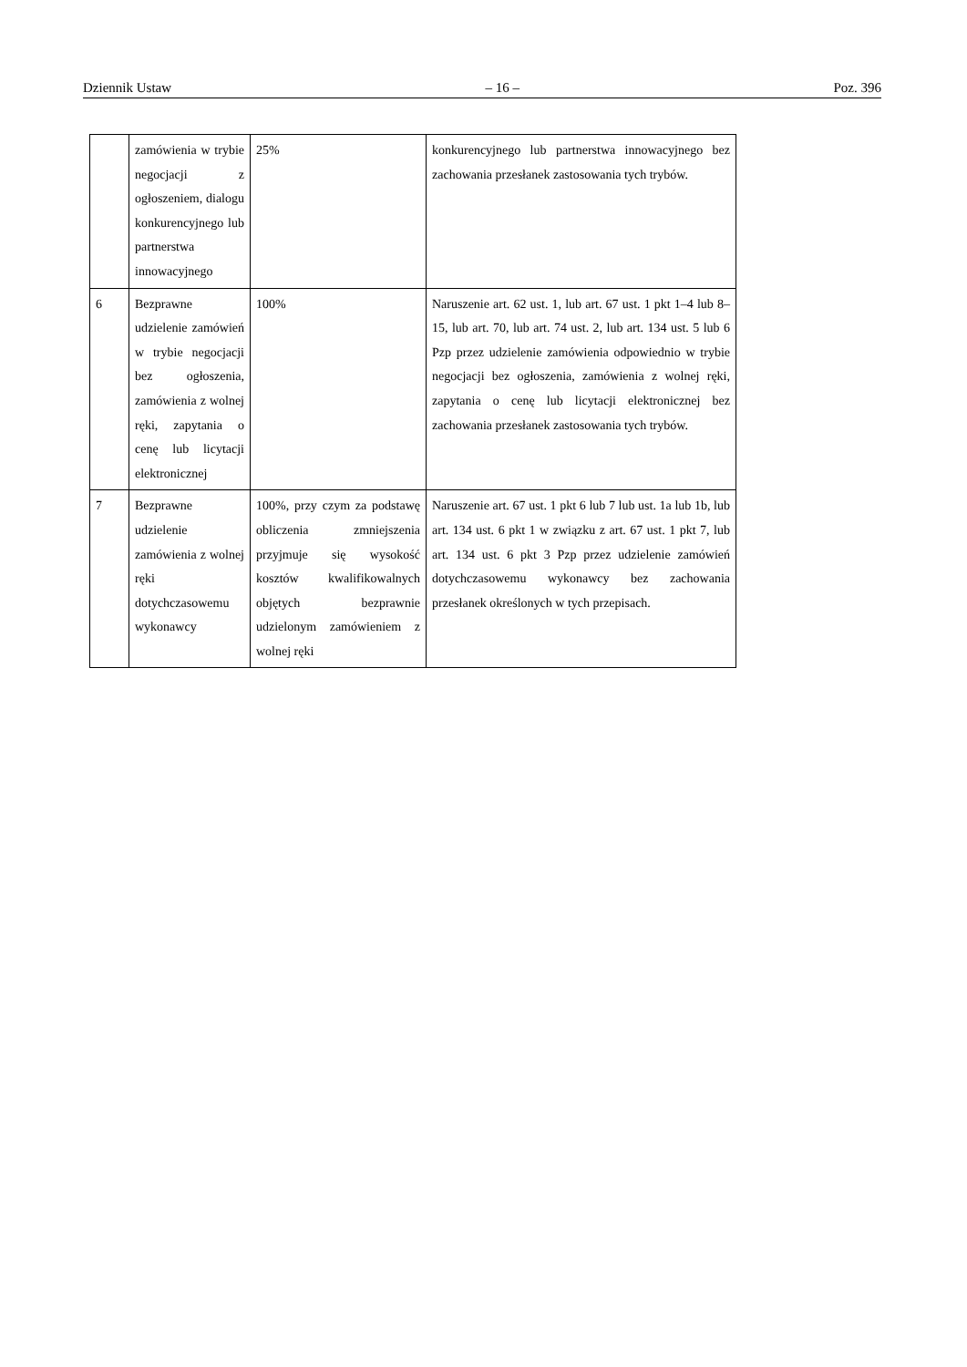Dziennik Ustaw – 16 – Poz. 396
| | zamówienia w trybie negocjacji z ogłoszeniem, dialogu konkurencyjnego lub partnerstwa innowacyjnego | 25% | konkurencyjnego lub partnerstwa innowacyjnego bez zachowania przesłanek zastosowania tych trybów. |
| 6 | Bezprawne udzielenie zamówień w trybie negocjacji bez ogłoszenia, zamówienia z wolnej ręki, zapytania o cenę lub licytacji elektronicznej | 100% | Naruszenie art. 62 ust. 1, lub art. 67 ust. 1 pkt 1–4 lub 8–15, lub art. 70, lub art. 74 ust. 2, lub art. 134 ust. 5 lub 6 Pzp przez udzielenie zamówienia odpowiednio w trybie negocjacji bez ogłoszenia, zamówienia z wolnej ręki, zapytania o cenę lub licytacji elektronicznej bez zachowania przesłanek zastosowania tych trybów. |
| 7 | Bezprawne udzielenie zamówienia z wolnej ręki dotychczasowemu wykonawcy | 100%, przy czym za podstawę obliczenia zmniejszenia przyjmuje się wysokość kosztów kwalifikowalnych objętych bezprawnie udzielonym zamówieniem z wolnej ręki | Naruszenie art. 67 ust. 1 pkt 6 lub 7 lub ust. 1a lub 1b, lub art. 134 ust. 6 pkt 1 w związku z art. 67 ust. 1 pkt 7, lub art. 134 ust. 6 pkt 3 Pzp przez udzielenie zamówień dotychczasowemu wykonawcy bez zachowania przesłanek określonych w tych przepisach. |